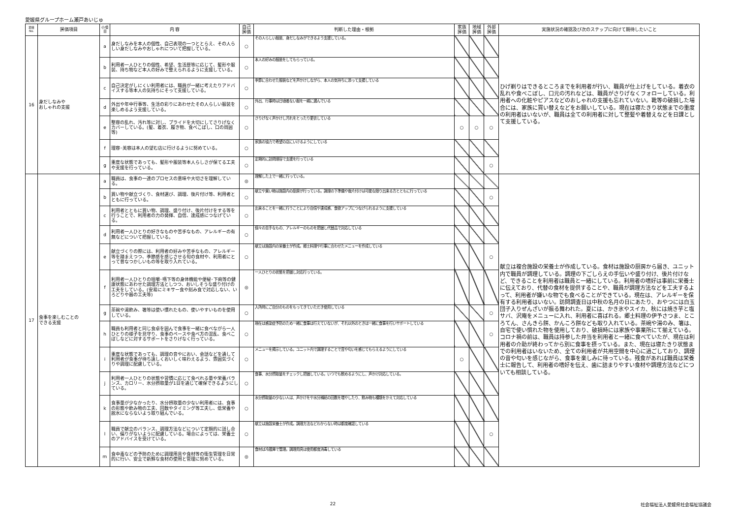愛媛県グループホーム瀬戸あいじゅ
| 項目 No. | 評価項目 | 小項目 | 内 容 | 自己 評価 | 判断した理由・根拠 | 家族 評価 | 地域 評価 | 外部 評価 | 実施状況の確認及び次のステップに向けて期待したいこと |
| --- | --- | --- | --- | --- | --- | --- | --- | --- | --- |
| 16 | 身だしなみや おしゃれの支援 | a | 身だしなみを本人の個性、自己表現の一つととらえ、その人らしい身だしなみやおしゃれについて把握している。 | ○ | その人らしい服装、身だしなみができるよう支援している。 | | | | ひげ剃りはできるところまでを利用者が行い、職員が仕上げをしている。着衣の乱れや食べこぼし、口元の汚れなどは、職員がさりげなくフォローしている。利用者への化粧やピアスなどのおしゃれの支援も忘れていない。靴等の破損した場合には、家族に買い替えなどをお願いしている。現在は寝たきり状態までの重度の利用者はいないが、職員は全ての利用者に対して整髪や着替えなどを日課として支援している。 |
| | | b | 利用者一人ひとりの個性、希望、生活歴等に応じて、髪形や服装、持ち物など本人の好みで整えられるように支援している。 | ○ | 本人の好みの服装をしてもらっている。 | | | | |
| | | c | 自己決定がしにくい利用者には、職員が一緒に考えたりアドバイスする等本人の気持ちにそって支援している。 | ○ | 季節に合わせた服装などを声かけしながら、本人の気持ちに添って支援している | | | | |
| | | d | 外出や年中行事等、生活の彩りにあわせたその人らしい服装を楽しめるよう支援している。 | ○ | 外出、行事時は日頃着ない服を一緒に選んでいる | | | | |
| | | e | 整容の乱れ、汚れ等に対し、プライドを大切にしてさりげなくカバーしている。(髪、着衣、履き物、食べこぼし、口の周囲等) | ○ | さりげなく声かけし汚れをとったり更衣している | ○ | ○ | ○ | |
| | | f | 理容･美容は本人の望む店に行けるように努めている。 | ○ | 家族の協力で希望の店にいけるようにしている | | | | |
| | | g | 重度な状態であっても、髪形や服装等本人らしさが保てる工夫や支援を行っている。 | ○ | 定期的に訪問理容で支援を行っている | | | ○ | |
| 17 | 食事を楽しむことの できる支援 | a | 職員は、食事の一連のプロセスの意味や大切さを理解している。 | ◎ | 理解した上で一緒に行っている。 | | | | 献立は複合施設の栄養士が作成している。食材は施設の厨房から届き、ユニット内で職員が調理している。調理の下ごしらえの手伝いや盛り付け、後片付けなど、できることを利用者は職員と一緒にしている。利用者の嗜好は事前に栄養士に伝えており、代替の食材を提供することや、職員が調理方法などを工夫するよって、利用者が嫌いな物でも食べることができている。現在は、アレルギーを保有する利用者はいない。訪問調査日は中秋の名月の日にあたり、おやつには白玉団子入りぜんざいが振る舞われた。夏には、かき氷やスイカ、秋には焼き芋と塩サバ、沢庵をメニューに入れ、利用者に喜ばれる。郷土料理の伊予さつま、ところてん、さんきら餅、かんころ餅なども取り入れている。茶碗や湯のみ、箸は、自宅で使い慣れた物を使用しており、破損時には家族や事業所にて揃えている。コロナ禍の前は、職員は持参した弁当を利用者と一緒に食べていたが、現在は利用者の介助が終わってから別に食事を摂っている。また、現在は寝たきり状態までの利用者はいないため、全ての利用者が共用空間を中心に過ごしており、調理の音や匂いを感じながら、食事を楽しみに待っている。残食があれば職員は栄養士に報告して、利用者の嗜好を伝え、歯に詰まりやすい食材や調理方法などについても相談している。 |
| | | b | 買い物や献立づくり、食材選び、調理、後片付け等、利用者とともに行っている。 | ○ | 献立や買い物は施設内の厨房が行っている。調理の下準備や後片付けは可能な限り出来る方とともに行っている | | | ○ | |
| | | c | 利用者とともに買い物、調理、盛り付け、後片付けをする等を行うことで、利用者の力の発揮、自信、達成感につなげている。 | ○ | 出来ることを一緒に行うことにより自信や達成感、食欲アップにつなげられるように支援している | | | | |
| | | d | 利用者一人ひとりの好きなものや苦手なもの、アレルギーの有無などについて把握している。 | ○ | 個々の苦手なもの、アレルギーのものを把握し代替品で対応している | | | | |
| | | e | 献立づくりの際には、利用者の好みや苦手なもの、アレルギー等を踏まえつつ、季節感を感じさせる旬の食材や、利用者にとって昔なつかしいもの等を取り入れている。 | ○ | 献立は施設内の栄養士が作成。郷土料理や行事に合わせたメニューを作成している | | | ○ | |
| | | f | 利用者一人ひとりの咀嚼･嚥下等の身体機能や便秘･下痢等の健康状態にあわせた調理方法としつつ、おいしそうな盛り付けの工夫をしている。(安易にミキサー食や刻み食で対応しない、いろどりや器の工夫等) | ◎ | 一人ひとりの状態を把握し対応行っている。 | | | | |
| | | g | 茶碗や湯飲み、箸等は使い慣れたもの、使いやすいものを使用している。 | ○ | 入所時にご自分のものをもってきていただき使用している | | | ○ | |
| | | h | 職員も利用者と同じ食卓を囲んで食事を一緒に食べながら一人ひとりの様子を見守り、食事のペースや食べ方の混乱、食べこぼしなどに対するサポートをさりげなく行っている。 | ○ | 現在は感染症予防のため一緒に食事は行えていないが、それ以外のときは一緒に食事を行いサポートしている | | | ○ | |
| | | i | 重度な状態であっても、調理の音やにおい、会話などを通して利用者が食事が待ち遠しくおいしく味わえるよう、雰囲気づくりや調理に配慮している。 | ○ | メニューを掲示している。ユニット内で調理することで音や匂いを感じてもらえるようにしている | ○ | | | |
| | | j | 利用者一人ひとりの状態や習慣に応じて食べれる量や栄養バランス、カロリー、水分摂取量が1日を通じて確保できるようにしている。 | ○ | 食事、水分摂取量をチェックし把握している。いつでも飲めるようにし、声かけ対応している。 | | | | |
| | | k | 食事量が少なかったり、水分摂取量の少ない利用者には、食事の形態や飲み物の工夫、回数やタイミング等工夫し、低栄養や脱水にならないよう取り組んでいる。 | ○ | 水分摂取量の少ない人は、声かけをや水分補給の回数を増やしたり、飲み物も種類をかえて対応している | | | | |
| | | l | 職員で献立のバランス、調理方法などについて定期的に話し合い、偏りがないように配慮している。場合によっては、栄養士のアドバイスを受けている。 | ○ | 献立は施設栄養士が作成。調理方法などわからない時は都度確認している | | | ○ | |
| | | m | 食中毒などの予防のために調理用具や食材等の衛生管理を日常的に行い、安全で新鮮な食材の使用と管理に努めている。 | ◎ | 食材は冷蔵庫で管理。調理用具は使用都度消毒している | | | | |
22 社会福祉法人愛媛県社会福祉協議会